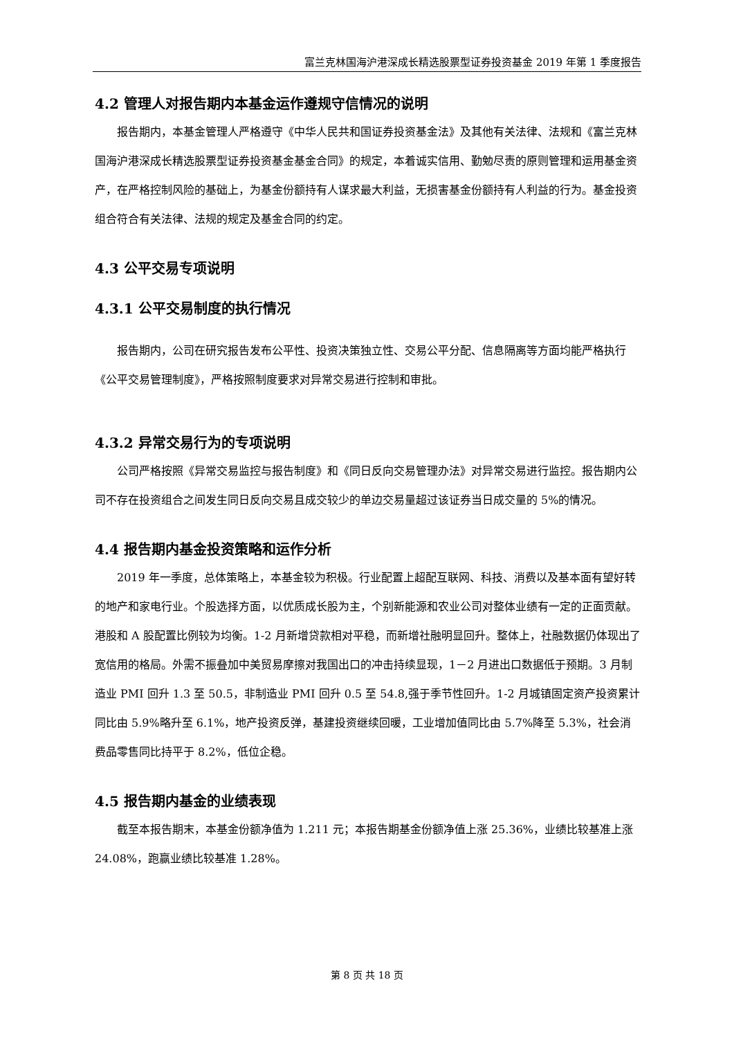富兰克林国海沪港深成长精选股票型证券投资基金 2019 年第 1 季度报告
4.2 管理人对报告期内本基金运作遵规守信情况的说明
报告期内，本基金管理人严格遵守《中华人民共和国证券投资基金法》及其他有关法律、法规和《富兰克林国海沪港深成长精选股票型证券投资基金基金合同》的规定，本着诚实信用、勤勉尽责的原则管理和运用基金资产，在严格控制风险的基础上，为基金份额持有人谋求最大利益，无损害基金份额持有人利益的行为。基金投资组合符合有关法律、法规的规定及基金合同的约定。
4.3 公平交易专项说明
4.3.1 公平交易制度的执行情况
报告期内，公司在研究报告发布公平性、投资决策独立性、交易公平分配、信息隔离等方面均能严格执行《公平交易管理制度》，严格按照制度要求对异常交易进行控制和审批。
4.3.2 异常交易行为的专项说明
公司严格按照《异常交易监控与报告制度》和《同日反向交易管理办法》对异常交易进行监控。报告期内公司不存在投资组合之间发生同日反向交易且成交较少的单边交易量超过该证券当日成交量的 5%的情况。
4.4 报告期内基金投资策略和运作分析
2019 年一季度，总体策略上，本基金较为积极。行业配置上超配互联网、科技、消费以及基本面有望好转的地产和家电行业。个股选择方面，以优质成长股为主，个别新能源和农业公司对整体业绩有一定的正面贡献。港股和 A 股配置比例较为均衡。1-2 月新增贷款相对平稳，而新增社融明显回升。整体上，社融数据仍体现出了宽信用的格局。外需不振叠加中美贸易摩擦对我国出口的冲击持续显现，1－2 月进出口数据低于预期。3 月制造业 PMI 回升 1.3 至 50.5，非制造业 PMI 回升 0.5 至 54.8,强于季节性回升。1-2 月城镇固定资产投资累计同比由 5.9%略升至 6.1%，地产投资反弹，基建投资继续回暖，工业增加值同比由 5.7%降至 5.3%，社会消费品零售同比持平于 8.2%，低位企稳。
4.5 报告期内基金的业绩表现
截至本报告期末，本基金份额净值为 1.211 元；本报告期基金份额净值上涨 25.36%，业绩比较基准上涨 24.08%，跑赢业绩比较基准 1.28%。
第 8 页 共 18 页